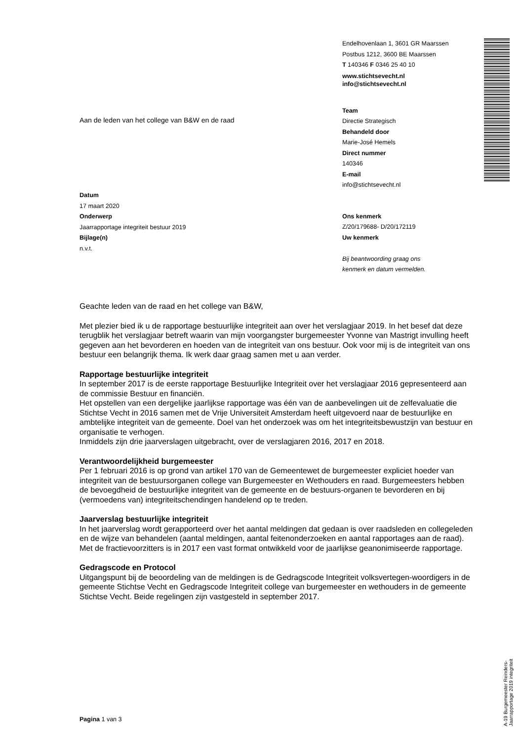Endelhovenlaan 1, 3601 GR Maarssen
Postbus 1212, 3600 BE Maarssen
T 140346 F 0346 25 40 10
www.stichtsevecht.nl
info@stichtsevecht.nl
Team
Directie Strategisch
Behandeld door
Marie-José Hemels
Direct nummer
140346
E-mail
info@stichtsevecht.nl
Ons kenmerk
Z/20/179688- D/20/172119
Uw kenmerk
Bij beantwoording graag ons
kenmerk en datum vermelden.
Aan de leden van het college van B&W en de raad
Datum
17 maart 2020
Onderwerp
Jaarrapportage integriteit bestuur 2019
Bijlage(n)
n.v.t.
Geachte leden van de raad en het college van B&W,
Met plezier bied ik u de rapportage bestuurlijke integriteit aan over het verslagjaar 2019. In het besef dat deze terugblik het verslagjaar betreft waarin van mijn voorgangster burgemeester Yvonne van Mastrigt invulling heeft gegeven aan het bevorderen en hoeden van de integriteit van ons bestuur. Ook voor mij is de integriteit van ons bestuur een belangrijk thema. Ik werk daar graag samen met u aan verder.
Rapportage bestuurlijke integriteit
In september 2017 is de eerste rapportage Bestuurlijke Integriteit over het verslagjaar 2016 gepresenteerd aan de commissie Bestuur en financiën.
Het opstellen van een dergelijke jaarlijkse rapportage was één van de aanbevelingen uit de zelfevaluatie die Stichtse Vecht in 2016 samen met de Vrije Universiteit Amsterdam heeft uitgevoerd naar de bestuurlijke en ambtelijke integriteit van de gemeente. Doel van het onderzoek was om het integriteitsbewustzijn van bestuur en organisatie te verhogen.
Inmiddels zijn drie jaarverslagen uitgebracht, over de verslagjaren 2016, 2017 en 2018.
Verantwoordelijkheid burgemeester
Per 1 februari 2016 is op grond van artikel 170 van de Gemeentewet de burgemeester expliciet hoeder van integriteit van de bestuursorganen college van Burgemeester en Wethouders en raad. Burgemeesters hebben de bevoegdheid de bestuurlijke integriteit van de gemeente en de bestuurs-organen te bevorderen en bij (vermoedens van) integriteitschendingen handelend op te treden.
Jaarverslag bestuurlijke integriteit
In het jaarverslag wordt gerapporteerd over het aantal meldingen dat gedaan is over raadsleden en collegeleden en de wijze van behandelen (aantal meldingen, aantal feitenonderzoeken en aantal rapportages aan de raad). Met de fractievoorzitters is in 2017 een vast format ontwikkeld voor de jaarlijkse geanonimiseerde rapportage.
Gedragscode en Protocol
Uitgangspunt bij de beoordeling van de meldingen is de Gedragscode Integriteit volksvertegen-woordigers in de gemeente Stichtse Vecht en Gedragscode Integriteit college van burgemeester en wethouders in de gemeente Stichtse Vecht. Beide regelingen zijn vastgesteld in september 2017.
A-19 Burgemeester Reinders- Jaarrapportage 2019 integriteit
Pagina 1 van 3